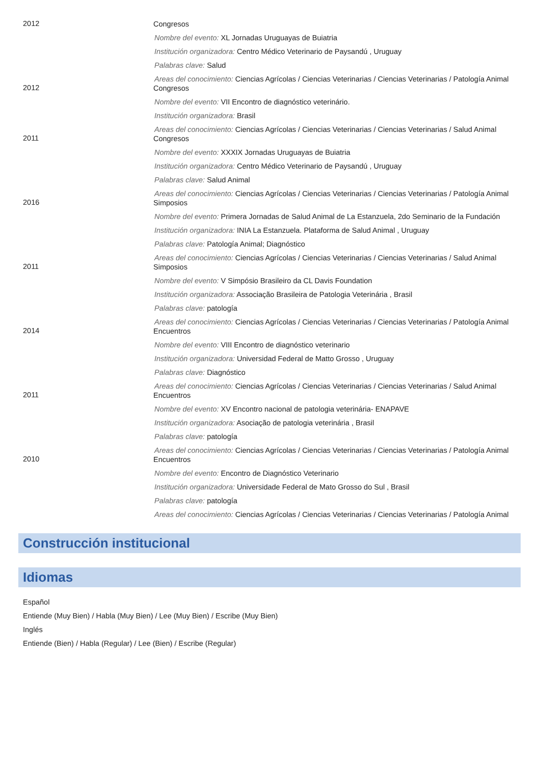2012
Congresos
Nombre del evento: XL Jornadas Uruguayas de Buiatria
Institución organizadora: Centro Médico Veterinario de Paysandú , Uruguay
Palabras clave: Salud
Areas del conocimiento: Ciencias Agrícolas / Ciencias Veterinarias / Ciencias Veterinarias / Patología Animal
2012
Congresos
Nombre del evento: VII Encontro de diagnóstico veterinário.
Institución organizadora: Brasil
Areas del conocimiento: Ciencias Agrícolas / Ciencias Veterinarias / Ciencias Veterinarias / Salud Animal
2011
Congresos
Nombre del evento: XXXIX Jornadas Uruguayas de Buiatria
Institución organizadora: Centro Médico Veterinario de Paysandú , Uruguay
Palabras clave: Salud Animal
Areas del conocimiento: Ciencias Agrícolas / Ciencias Veterinarias / Ciencias Veterinarias / Patología Animal
2016
Simposios
Nombre del evento: Primera Jornadas de Salud Animal de La Estanzuela, 2do Seminario de la Fundación
Institución organizadora: INIA La Estanzuela. Plataforma de Salud Animal , Uruguay
Palabras clave: Patología Animal; Diagnóstico
Areas del conocimiento: Ciencias Agrícolas / Ciencias Veterinarias / Ciencias Veterinarias / Salud Animal
2011
Simposios
Nombre del evento: V Simpósio Brasileiro da CL Davis Foundation
Institución organizadora: Associação Brasileira de Patologia Veterinária , Brasil
Palabras clave: patología
Areas del conocimiento: Ciencias Agrícolas / Ciencias Veterinarias / Ciencias Veterinarias / Patología Animal
2014
Encuentros
Nombre del evento: VIII Encontro de diagnóstico veterinario
Institución organizadora: Universidad Federal de Matto Grosso , Uruguay
Palabras clave: Diagnóstico
Areas del conocimiento: Ciencias Agrícolas / Ciencias Veterinarias / Ciencias Veterinarias / Salud Animal
2011
Encuentros
Nombre del evento: XV Encontro nacional de patologia veterinária- ENAPAVE
Institución organizadora: Asociação de patologia veterinária , Brasil
Palabras clave: patología
Areas del conocimiento: Ciencias Agrícolas / Ciencias Veterinarias / Ciencias Veterinarias / Patología Animal
2010
Encuentros
Nombre del evento: Encontro de Diagnóstico Veterinario
Institución organizadora: Universidade Federal de Mato Grosso do Sul , Brasil
Palabras clave: patología
Areas del conocimiento: Ciencias Agrícolas / Ciencias Veterinarias / Ciencias Veterinarias / Patología Animal
Construcción institucional
Idiomas
Español
Entiende (Muy Bien) / Habla (Muy Bien) / Lee (Muy Bien) / Escribe (Muy Bien)
Inglés
Entiende (Bien) / Habla (Regular) / Lee (Bien) / Escribe (Regular)